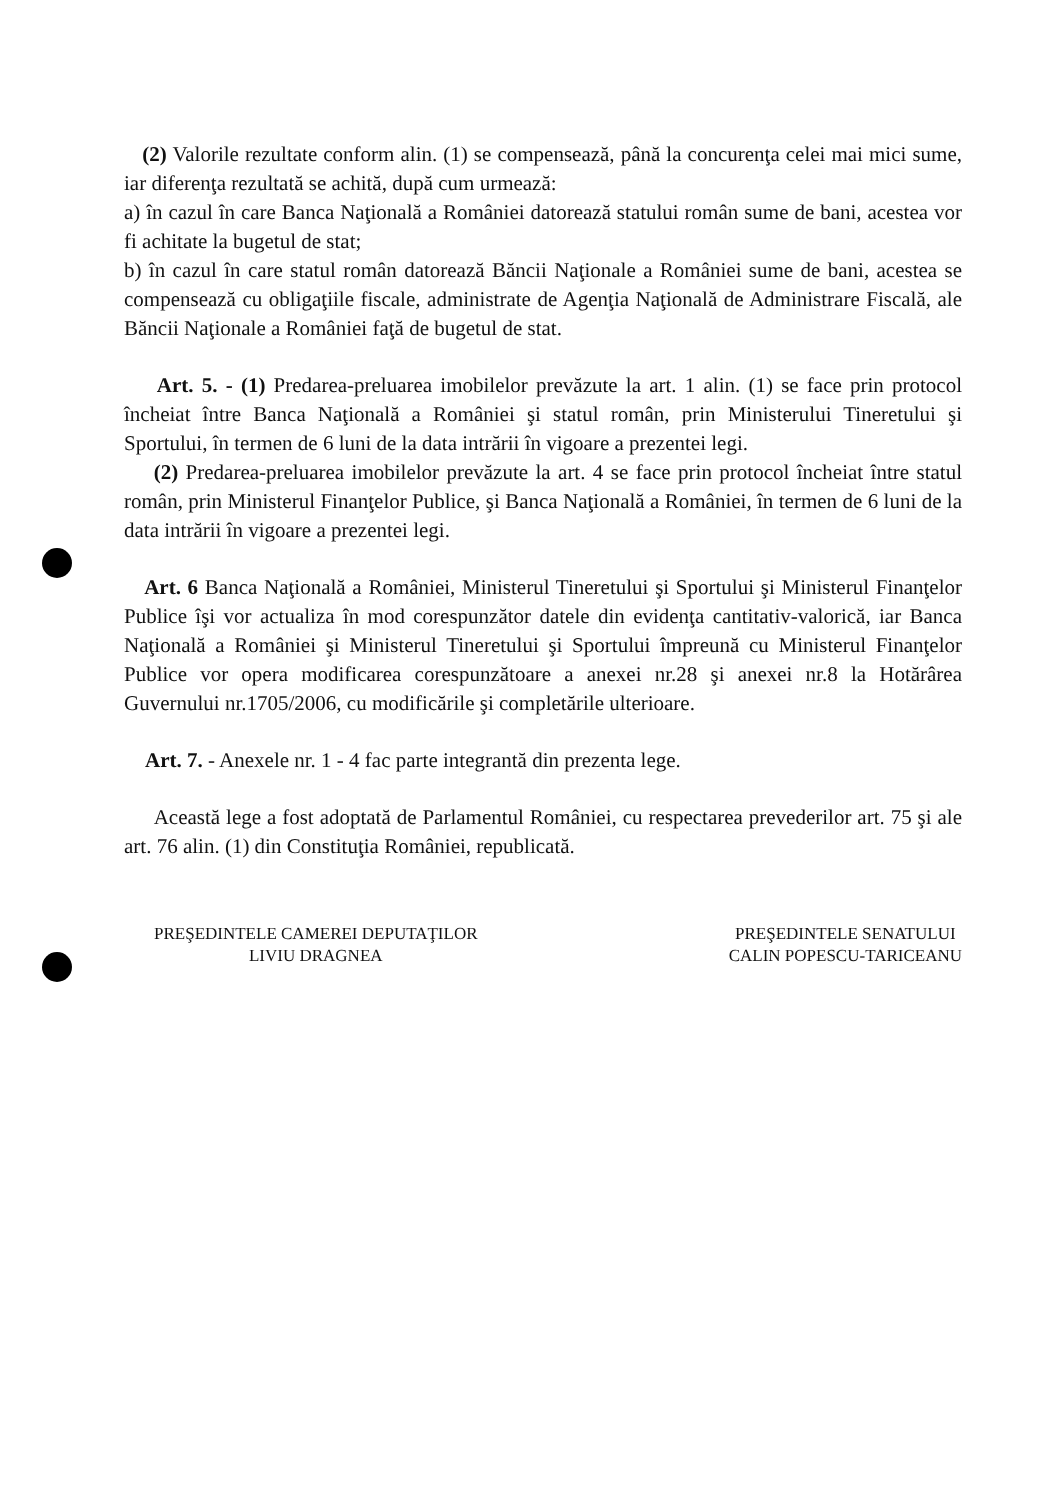(2) Valorile rezultate conform alin. (1) se compensează, până la concurenţa celei mai mici sume, iar diferenţa rezultată se achită, după cum urmează:
a) în cazul în care Banca Naţională a României datorează statului român sume de bani, acestea vor fi achitate la bugetul de stat;
b) în cazul în care statul român datorează Băncii Naţionale a României sume de bani, acestea se compensează cu obligaţiile fiscale, administrate de Agenţia Naţională de Administrare Fiscală, ale Băncii Naţionale a României faţă de bugetul de stat.
Art. 5. - (1) Predarea-preluarea imobilelor prevăzute la art. 1 alin. (1) se face prin protocol încheiat între Banca Naţională a României şi statul român, prin Ministerului Tineretului şi Sportului, în termen de 6 luni de la data intrării în vigoare a prezentei legi.
(2) Predarea-preluarea imobilelor prevăzute la art. 4 se face prin protocol încheiat între statul român, prin Ministerul Finanţelor Publice, şi Banca Naţională a României, în termen de 6 luni de la data intrării în vigoare a prezentei legi.
Art. 6 Banca Naţională a României, Ministerul Tineretului şi Sportului şi Ministerul Finanţelor Publice îşi vor actualiza în mod corespunzător datele din evidenţa cantitativ-valorică, iar Banca Naţională a României şi Ministerul Tineretului şi Sportului împreună cu Ministerul Finanţelor Publice vor opera modificarea corespunzătoare a anexei nr.28 şi anexei nr.8 la Hotărârea Guvernului nr.1705/2006, cu modificările şi completările ulterioare.
Art. 7. - Anexele nr. 1 - 4 fac parte integrantă din prezenta lege.
Această lege a fost adoptată de Parlamentul României, cu respectarea prevederilor art. 75 şi ale art. 76 alin. (1) din Constituţia României, republicată.
PREŞEDINTELE CAMEREI DEPUTAŢILOR
LIVIU DRAGNEA
PREŞEDINTELE SENATULUI
CALIN POPESCU-TARICEANU